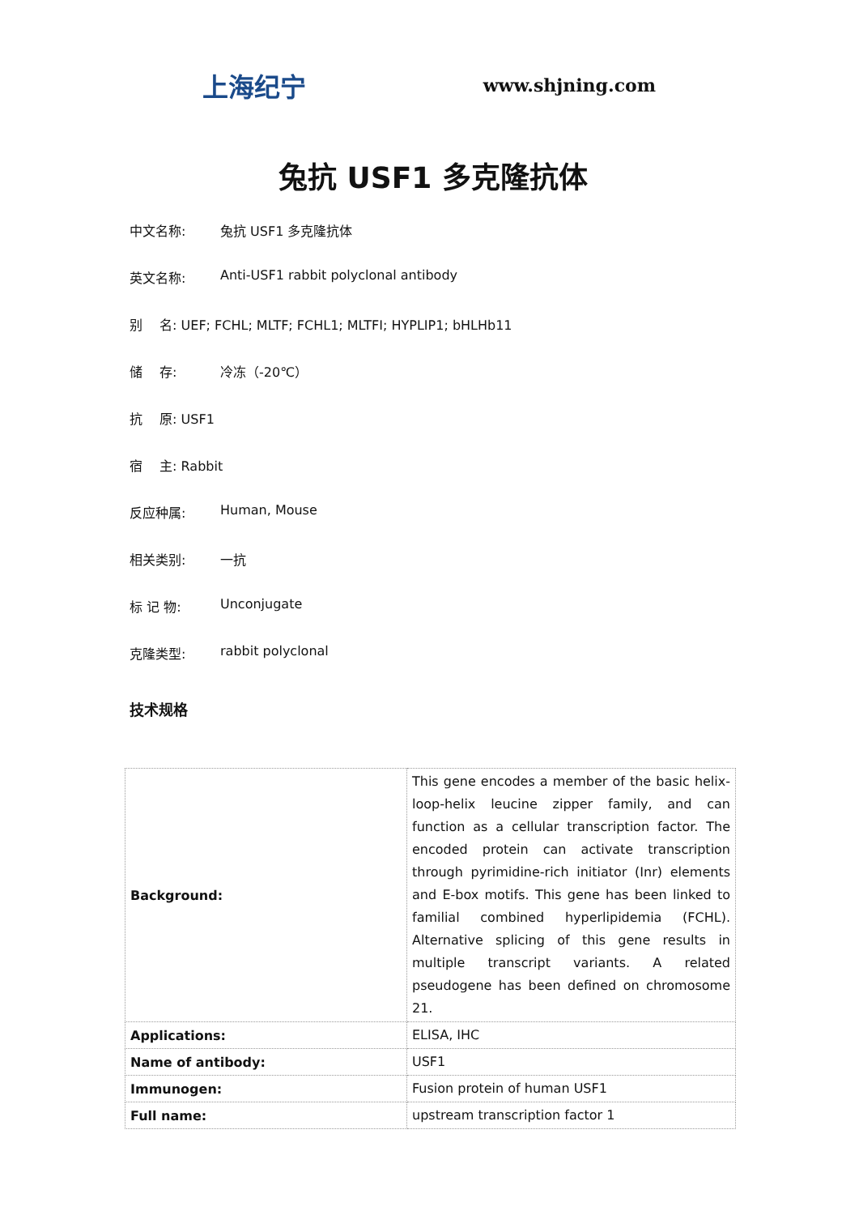上海纪宁 www.shjning.com
兔抗 USF1 多克隆抗体
中文名称: 兔抗 USF1 多克隆抗体
英文名称: Anti-USF1 rabbit polyclonal antibody
别　 名: UEF; FCHL; MLTF; FCHL1; MLTFI; HYPLIP1; bHLHb11
储　 存: 冷冻（-20℃）
抗　 原: USF1
宿　 主: Rabbit
反应种属: Human, Mouse
相关类别: 一抗
标 记 物: Unconjugate
克隆类型: rabbit polyclonal
技术规格
| Background: | This gene encodes a member of the basic helix-loop-helix leucine zipper family, and can function as a cellular transcription factor. The encoded protein can activate transcription through pyrimidine-rich initiator (Inr) elements and E-box motifs. This gene has been linked to familial combined hyperlipidemia (FCHL). Alternative splicing of this gene results in multiple transcript variants. A related pseudogene has been defined on chromosome 21. |
| Applications: | ELISA, IHC |
| Name of antibody: | USF1 |
| Immunogen: | Fusion protein of human USF1 |
| Full name: | upstream transcription factor 1 |